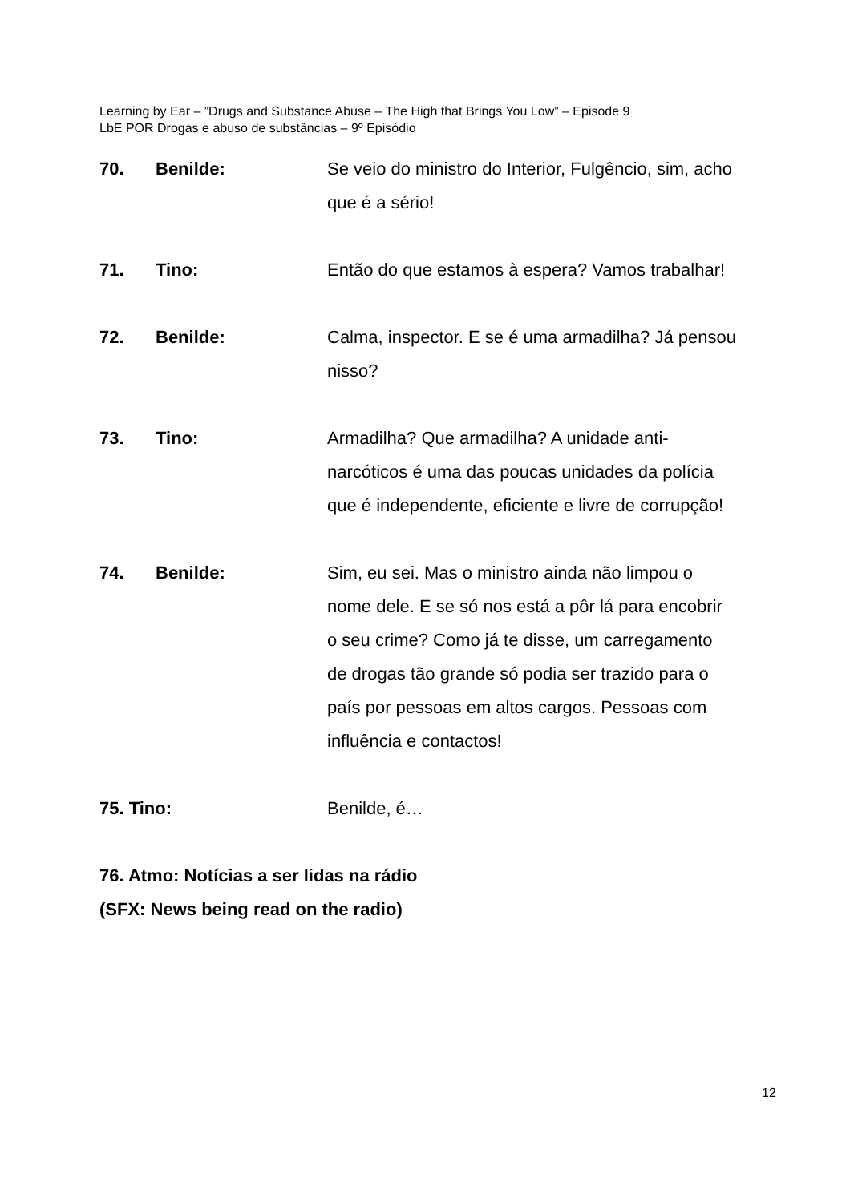Learning by Ear – ”Drugs and Substance Abuse – The High that Brings You Low” – Episode 9
LbE POR Drogas e abuso de substâncias – 9º Episódio
70. Benilde: Se veio do ministro do Interior, Fulgêncio, sim, acho que é a sério!
71. Tino: Então do que estamos à espera? Vamos trabalhar!
72. Benilde: Calma, inspector. E se é uma armadilha? Já pensou nisso?
73. Tino: Armadilha? Que armadilha? A unidade anti-narcóticos é uma das poucas unidades da polícia que é independente, eficiente e livre de corrupção!
74. Benilde: Sim, eu sei. Mas o ministro ainda não limpou o nome dele. E se só nos está a pôr lá para encobrir o seu crime? Como já te disse, um carregamento de drogas tão grande só podia ser trazido para o país por pessoas em altos cargos. Pessoas com influência e contactos!
75. Tino: Benilde, é…
76. Atmo: Notícias a ser lidas na rádio
(SFX: News being read on the radio)
12